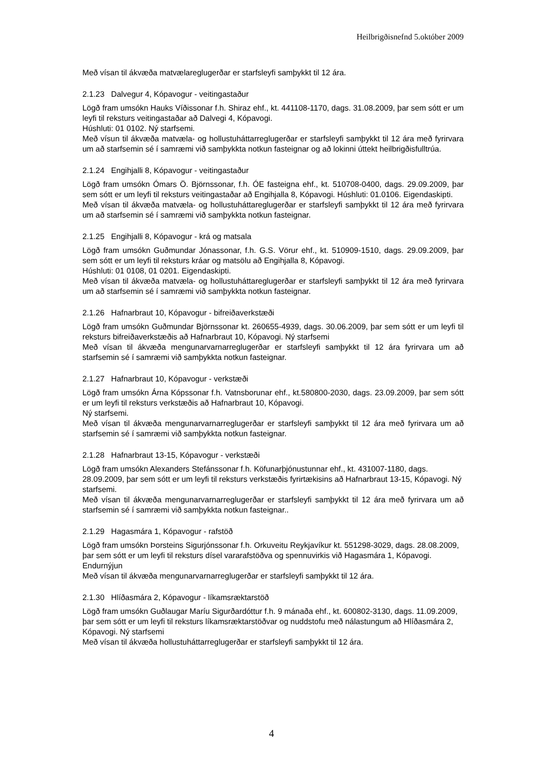Heilbrigðisnefnd 5.október 2009
Með vísan til ákvæða matvælareglugerðar er starfsleyfi samþykkt til 12 ára.
2.1.23 Dalvegur 4, Kópavogur - veitingastaður
Lögð fram umsókn Hauks Víðissonar f.h. Shiraz ehf., kt. 441108-1170, dags. 31.08.2009, þar sem sótt er um leyfi til reksturs veitingastaðar að Dalvegi 4, Kópavogi.
Húshluti: 01 0102. Ný starfsemi.
Með vísun til ákvæða matvæla- og hollustuháttarreglugerðar er starfsleyfi samþykkt til 12 ára með fyrirvara um að starfsemin sé í samræmi við samþykkta notkun fasteignar og að lokinni úttekt heilbrigðisfulltrúa.
2.1.24 Engihjalli 8, Kópavogur - veitingastaður
Lögð fram umsókn Ómars Ö. Björnssonar, f.h. ÓE fasteigna ehf., kt. 510708-0400, dags. 29.09.2009, þar sem sótt er um leyfi til reksturs veitingastaðar að Engihjalla 8, Kópavogi. Húshluti: 01.0106. Eigendaskipti.
Með vísan til ákvæða matvæla- og hollustuháttareglugerðar er starfsleyfi samþykkt til 12 ára með fyrirvara um að starfsemin sé í samræmi við samþykkta notkun fasteignar.
2.1.25 Engihjalli 8, Kópavogur - krá og matsala
Lögð fram umsókn Guðmundar Jónassonar, f.h. G.S. Vörur ehf., kt. 510909-1510, dags. 29.09.2009, þar sem sótt er um leyfi til reksturs kráar og matsölu að Engihjalla 8, Kópavogi.
Húshluti: 01 0108, 01 0201. Eigendaskipti.
Með vísan til ákvæða matvæla- og hollustuháttareglugerðar er starfsleyfi samþykkt til 12 ára með fyrirvara um að starfsemin sé í samræmi við samþykkta notkun fasteignar.
2.1.26 Hafnarbraut 10, Kópavogur - bifreiðaverkstæði
Lögð fram umsókn Guðmundar Björnssonar kt. 260655-4939, dags. 30.06.2009, þar sem sótt er um leyfi til reksturs bifreiðaverkstæðis að Hafnarbraut 10, Kópavogi. Ný starfsemi
Með vísan til ákvæða mengunarvarnarreglugerðar er starfsleyfi samþykkt til 12 ára fyrirvara um að starfsemin sé í samræmi við samþykkta notkun fasteignar.
2.1.27 Hafnarbraut 10, Kópavogur - verkstæði
Lögð fram umsókn Árna Kópssonar f.h. Vatnsborunar ehf., kt.580800-2030, dags. 23.09.2009, þar sem sótt er um leyfi til reksturs verkstæðis að Hafnarbraut 10, Kópavogi.
Ný starfsemi.
Með vísan til ákvæða mengunarvarnarreglugerðar er starfsleyfi samþykkt til 12 ára með fyrirvara um að starfsemin sé í samræmi við samþykkta notkun fasteignar.
2.1.28 Hafnarbraut 13-15, Kópavogur - verkstæði
Lögð fram umsókn Alexanders Stefánssonar f.h. Köfunarþjónustunnar ehf., kt. 431007-1180, dags. 28.09.2009, þar sem sótt er um leyfi til reksturs verkstæðis fyrirtækisins að Hafnarbraut 13-15, Kópavogi. Ný starfsemi.
Með vísan til ákvæða mengunarvarnarreglugerðar er starfsleyfi samþykkt til 12 ára með fyrirvara um að starfsemin sé í samræmi við samþykkta notkun fasteignar..
2.1.29 Hagasmára 1, Kópavogur - rafstöð
Lögð fram umsókn Þorsteins Sigurjónssonar f.h. Orkuveitu Reykjavíkur kt. 551298-3029, dags. 28.08.2009, þar sem sótt er um leyfi til reksturs dísel vararafstöðva og spennuvirkis við Hagasmára 1, Kópavogi. Endurnýjun
Með vísan til ákvæða mengunarvarnarreglugerðar er starfsleyfi samþykkt til 12 ára.
2.1.30 Hlíðasmára 2, Kópavogur - líkamsræktarstöð
Lögð fram umsókn Guðlaugar Maríu Sigurðardóttur f.h. 9 mánaða ehf., kt. 600802-3130, dags. 11.09.2009, þar sem sótt er um leyfi til reksturs líkamsræktarstöðvar og nuddstofu með nálastungum að Hlíðasmára 2, Kópavogi. Ný starfsemi
Með vísan til ákvæða hollustuháttarreglugerðar er starfsleyfi samþykkt til 12 ára.
4